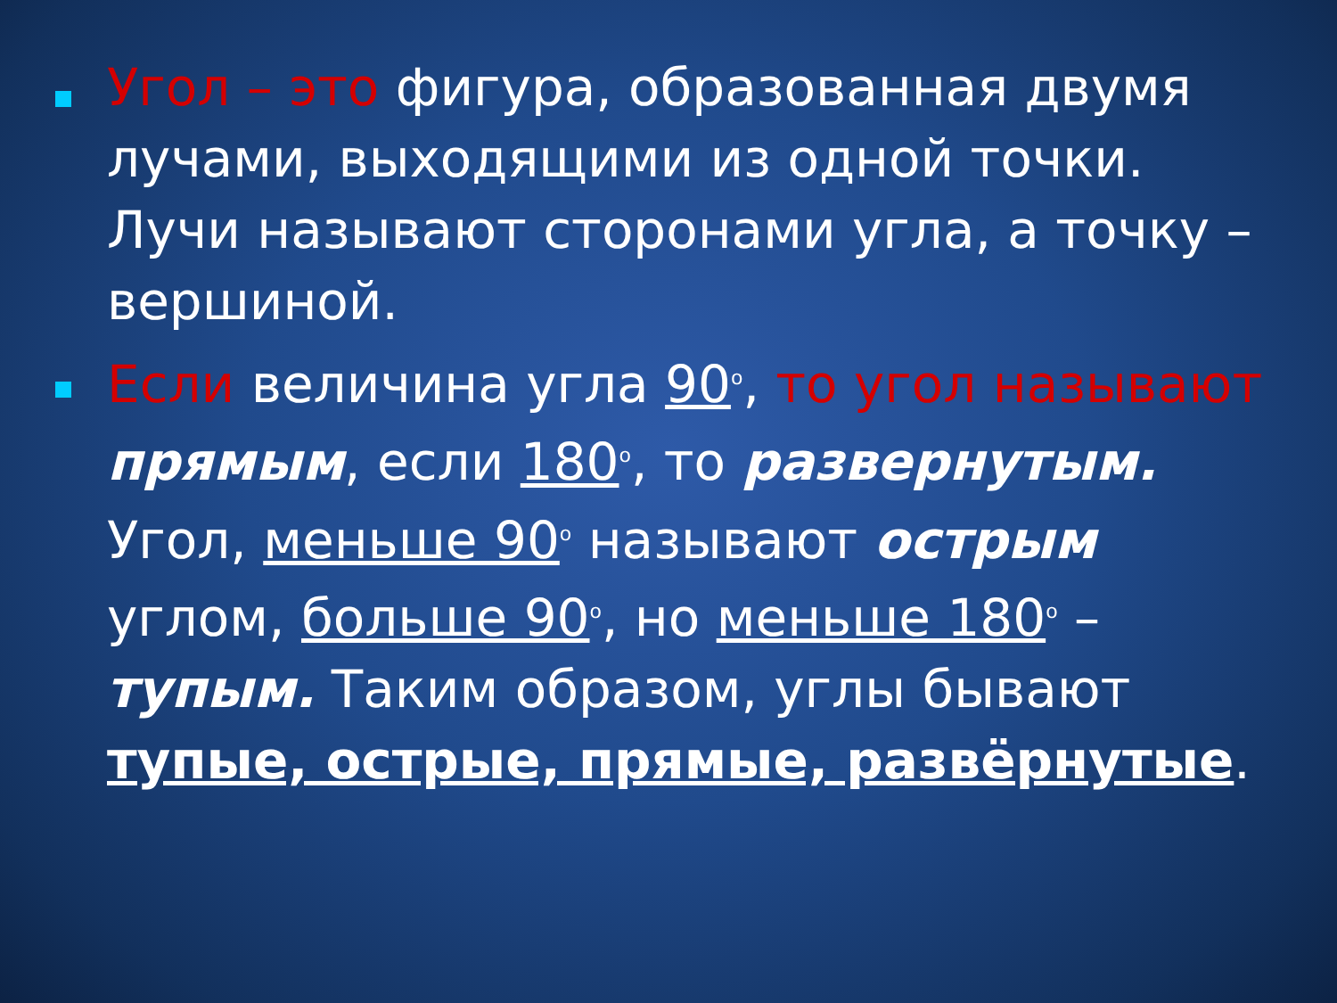Угол – это фигура, образованная двумя лучами, выходящими из одной точки. Лучи называют сторонами угла, а точку – вершиной.
Если величина угла 90<sup>o</sup>, то угол называют прямым, если 180<sup>o</sup>, то развернутым. Угол, меньше 90<sup>o</sup> называют острым углом, больше 90<sup>o</sup>, но меньше 180<sup>o</sup> – тупым. Таким образом, углы бывают тупые, острые, прямые, развёрнутые.